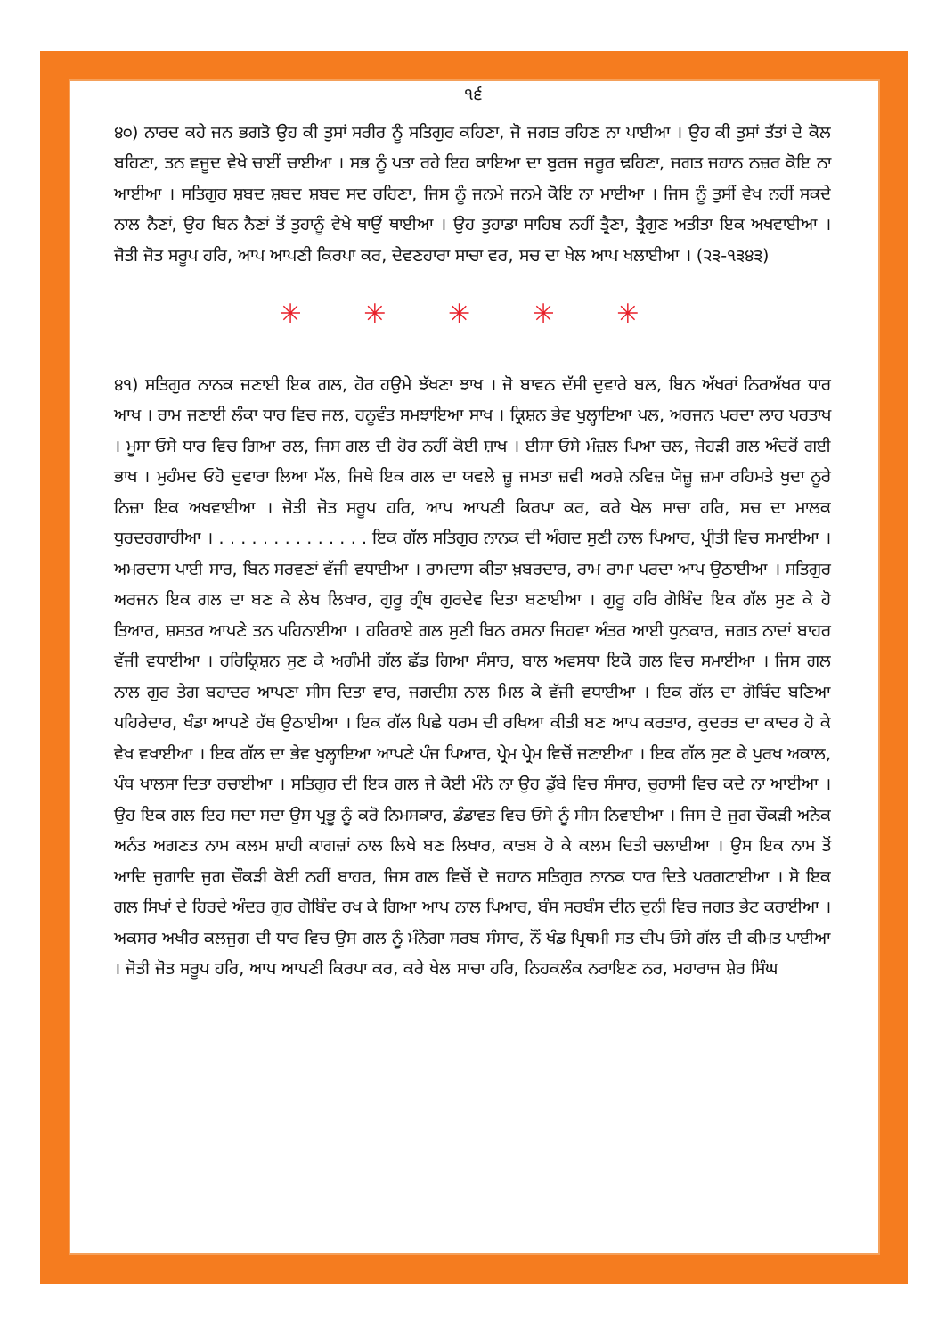੧੬
੪੦) ਨਾਰਦ ਕਹੇ ਜਨ ਭਗਤੋ ਉਹ ਕੀ ਤੁਸਾਂ ਸਰੀਰ ਨੂੰ ਸਤਿਗੁਰ ਕਹਿਣਾ, ਜੋ ਜਗਤ ਰਹਿਣ ਨਾ ਪਾਈਆ । ਉਹ ਕੀ ਤੁਸਾਂ ਤੱਤਾਂ ਦੇ ਕੋਲ ਬਹਿਣਾ, ਤਨ ਵਜੂਦ ਵੇਖੇ ਚਾਈਂ ਚਾਈਆ । ਸਭ ਨੂੰ ਪਤਾ ਰਹੇ ਇਹ ਕਾਇਆ ਦਾ ਬੁਰਜ ਜਰੂਰ ਢਹਿਣਾ, ਜਗਤ ਜਹਾਨ ਨਜ਼ਰ ਕੋਇ ਨਾ ਆਈਆ । ਸਤਿਗੁਰ ਸ਼ਬਦ ਸ਼ਬਦ ਸ਼ਬਦ ਸਦ ਰਹਿਣਾ, ਜਿਸ ਨੂੰ ਜਨਮੇ ਜਨਮੇ ਕੋਇ ਨਾ ਮਾਈਆ । ਜਿਸ ਨੂੰ ਤੁਸੀਂ ਵੇਖ ਨਹੀਂ ਸਕਦੇ ਨਾਲ ਨੈਣਾਂ, ਉਹ ਬਿਨ ਨੈਣਾਂ ਤੋਂ ਤੁਹਾਨੂੰ ਵੇਖੇ ਥਾਉਂ ਥਾਈਆ । ਉਹ ਤੁਹਾਡਾ ਸਾਹਿਬ ਨਹੀਂ ਤ੍ਰੈਣਾ, ਤ੍ਰੈਗੁਣ ਅਤੀਤਾ ਇਕ ਅਖਵਾਈਆ । ਜੋਤੀ ਜੋਤ ਸਰੂਪ ਹਰਿ, ਆਪ ਆਪਣੀ ਕਿਰਪਾ ਕਰ, ਦੇਵਣਹਾਰਾ ਸਾਚਾ ਵਰ, ਸਚ ਦਾ ਖੇਲ ਆਪ ਖਲਾਈਆ । (੨੩-੧੩੪੩)
✳ ✳ ✳ ✳ ✳
੪੧) ਸਤਿਗੁਰ ਨਾਨਕ ਜਣਾਈ ਇਕ ਗਲ, ਹੋਰ ਹਉਮੇ ਝੱਖਣਾ ਝਾਖ । ਜੋ ਬਾਵਨ ਦੱਸੀ ਦੁਵਾਰੇ ਬਲ, ਬਿਨ ਅੱਖਰਾਂ ਨਿਰਅੱਖਰ ਧਾਰ ਆਖ । ਰਾਮ ਜਣਾਈ ਲੰਕਾ ਧਾਰ ਵਿਚ ਜਲ, ਹਨੂਵੰਤ ਸਮਝਾਇਆ ਸਾਖ । ਕ੍ਰਿਸ਼ਨ ਭੇਵ ਖੁਲ੍ਹਾਇਆ ਪਲ, ਅਰਜਨ ਪਰਦਾ ਲਾਹ ਪਰਤਾਖ । ਮੂਸਾ ਓਸੇ ਧਾਰ ਵਿਚ ਗਿਆ ਰਲ, ਜਿਸ ਗਲ ਦੀ ਹੋਰ ਨਹੀਂ ਕੋਈ ਸ਼ਾਖ । ਈਸਾ ਓਸੇ ਮੰਜ਼ਲ ਪਿਆ ਚਲ, ਜੇਹੜੀ ਗਲ ਅੰਦਰੋਂ ਗਈ ਭਾਖ । ਮੁਹੰਮਦ ਓਹੋ ਦੁਵਾਰਾ ਲਿਆ ਮੱਲ, ਜਿਥੇ ਇਕ ਗਲ ਦਾ ਯਵਲੇ ਜ਼ੂ ਜਮਤਾ ਜ਼ਵੀ ਅਰਸ਼ੇ ਨਵਿਜ਼ ਯੋਜ਼ੂ ਜ਼ਮਾ ਰਹਿਮਤੇ ਖੁਦਾ ਨੂਰੇ ਨਿਜ਼ਾ ਇਕ ਅਖਵਾਈਆ । ਜੋਤੀ ਜੋਤ ਸਰੂਪ ਹਰਿ, ਆਪ ਆਪਣੀ ਕਿਰਪਾ ਕਰ, ਕਰੇ ਖੇਲ ਸਾਚਾ ਹਰਿ, ਸਚ ਦਾ ਮਾਲਕ ਧੁਰਦਰਗਾਹੀਆ । . . . . . . . . . . . . . . ਇਕ ਗੱਲ ਸਤਿਗੁਰ ਨਾਨਕ ਦੀ ਅੰਗਦ ਸੁਣੀ ਨਾਲ ਪਿਆਰ, ਪ੍ਰੀਤੀ ਵਿਚ ਸਮਾਈਆ । ਅਮਰਦਾਸ ਪਾਈ ਸਾਰ, ਬਿਨ ਸਰਵਣਾਂ ਵੱਜੀ ਵਧਾਈਆ । ਰਾਮਦਾਸ ਕੀਤਾ ਖ਼ਬਰਦਾਰ, ਰਾਮ ਰਾਮਾ ਪਰਦਾ ਆਪ ਉਠਾਈਆ । ਸਤਿਗੁਰ ਅਰਜਨ ਇਕ ਗਲ ਦਾ ਬਣ ਕੇ ਲੇਖ ਲਿਖਾਰ, ਗੁਰੂ ਗ੍ਰੰਥ ਗੁਰਦੇਵ ਦਿਤਾ ਬਣਾਈਆ । ਗੁਰੂ ਹਰਿ ਗੋਬਿੰਦ ਇਕ ਗੱਲ ਸੁਣ ਕੇ ਹੋ ਤਿਆਰ, ਸ਼ਸਤਰ ਆਪਣੇ ਤਨ ਪਹਿਨਾਈਆ । ਹਰਿਰਾਏ ਗਲ ਸੁਣੀ ਬਿਨ ਰਸਨਾ ਜਿਹਵਾ ਅੰਤਰ ਆਈ ਧੁਨਕਾਰ, ਜਗਤ ਨਾਦਾਂ ਬਾਹਰ ਵੱਜੀ ਵਧਾਈਆ । ਹਰਿਕ੍ਰਿਸ਼ਨ ਸੁਣ ਕੇ ਅਗੰਮੀ ਗੱਲ ਛੱਡ ਗਿਆ ਸੰਸਾਰ, ਬਾਲ ਅਵਸਥਾ ਇਕੋ ਗਲ ਵਿਚ ਸਮਾਈਆ । ਜਿਸ ਗਲ ਨਾਲ ਗੁਰ ਤੇਗ ਬਹਾਦਰ ਆਪਣਾ ਸੀਸ ਦਿਤਾ ਵਾਰ, ਜਗਦੀਸ਼ ਨਾਲ ਮਿਲ ਕੇ ਵੱਜੀ ਵਧਾਈਆ । ਇਕ ਗੱਲ ਦਾ ਗੋਬਿੰਦ ਬਣਿਆ ਪਹਿਰੇਦਾਰ, ਖੰਡਾ ਆਪਣੇ ਹੱਥ ਉਠਾਈਆ । ਇਕ ਗੱਲ ਪਿਛੇ ਧਰਮ ਦੀ ਰਖਿਆ ਕੀਤੀ ਬਣ ਆਪ ਕਰਤਾਰ, ਕੁਦਰਤ ਦਾ ਕਾਦਰ ਹੋ ਕੇ ਵੇਖ ਵਖਾਈਆ । ਇਕ ਗੱਲ ਦਾ ਭੇਵ ਖੁਲ੍ਹਾਇਆ ਆਪਣੇ ਪੰਜ ਪਿਆਰ, ਪ੍ਰੇਮ ਪ੍ਰੇਮ ਵਿਚੋਂ ਜਣਾਈਆ । ਇਕ ਗੱਲ ਸੁਣ ਕੇ ਪੁਰਖ ਅਕਾਲ, ਪੰਥ ਖਾਲਸਾ ਦਿਤਾ ਰਚਾਈਆ । ਸਤਿਗੁਰ ਦੀ ਇਕ ਗਲ ਜੇ ਕੋਈ ਮੰਨੇ ਨਾ ਉਹ ਡੁੱਬੇ ਵਿਚ ਸੰਸਾਰ, ਚੁਰਾਸੀ ਵਿਚ ਕਦੇ ਨਾ ਆਈਆ । ਉਹ ਇਕ ਗਲ ਇਹ ਸਦਾ ਸਦਾ ਉਸ ਪ੍ਰਭੂ ਨੂੰ ਕਰੋ ਨਿਮਸਕਾਰ, ਡੰਡਾਵਤ ਵਿਚ ਓਸੇ ਨੂੰ ਸੀਸ ਨਿਵਾਈਆ । ਜਿਸ ਦੇ ਜੁਗ ਚੌਕੜੀ ਅਨੇਕ ਅਨੰਤ ਅਗਣਤ ਨਾਮ ਕਲਮ ਸ਼ਾਹੀ ਕਾਗਜ਼ਾਂ ਨਾਲ ਲਿਖੇ ਬਣ ਲਿਖਾਰ, ਕਾਤਬ ਹੋ ਕੇ ਕਲਮ ਦਿਤੀ ਚਲਾਈਆ । ਉਸ ਇਕ ਨਾਮ ਤੋਂ ਆਦਿ ਜੁਗਾਦਿ ਜੁਗ ਚੌਕੜੀ ਕੋਈ ਨਹੀਂ ਬਾਹਰ, ਜਿਸ ਗਲ ਵਿਚੋਂ ਦੋ ਜਹਾਨ ਸਤਿਗੁਰ ਨਾਨਕ ਧਾਰ ਦਿਤੇ ਪਰਗਟਾਈਆ । ਸੋ ਇਕ ਗਲ ਸਿਖਾਂ ਦੇ ਹਿਰਦੇ ਅੰਦਰ ਗੁਰ ਗੋਬਿੰਦ ਰਖ ਕੇ ਗਿਆ ਆਪ ਨਾਲ ਪਿਆਰ, ਬੰਸ ਸਰਬੰਸ ਦੀਨ ਦੁਨੀ ਵਿਚ ਜਗਤ ਭੇਟ ਕਰਾਈਆ । ਅਕਸਰ ਅਖੀਰ ਕਲਜੁਗ ਦੀ ਧਾਰ ਵਿਚ ਉਸ ਗਲ ਨੂੰ ਮੰਨੇਗਾ ਸਰਬ ਸੰਸਾਰ, ਨੌਂ ਖੰਡ ਪ੍ਰਿਥਮੀ ਸਤ ਦੀਪ ਓਸੇ ਗੱਲ ਦੀ ਕੀਮਤ ਪਾਈਆ । ਜੋਤੀ ਜੋਤ ਸਰੂਪ ਹਰਿ, ਆਪ ਆਪਣੀ ਕਿਰਪਾ ਕਰ, ਕਰੇ ਖੇਲ ਸਾਚਾ ਹਰਿ, ਨਿਹਕਲੰਕ ਨਰਾਇਣ ਨਰ, ਮਹਾਰਾਜ ਸ਼ੇਰ ਸਿੰਘ